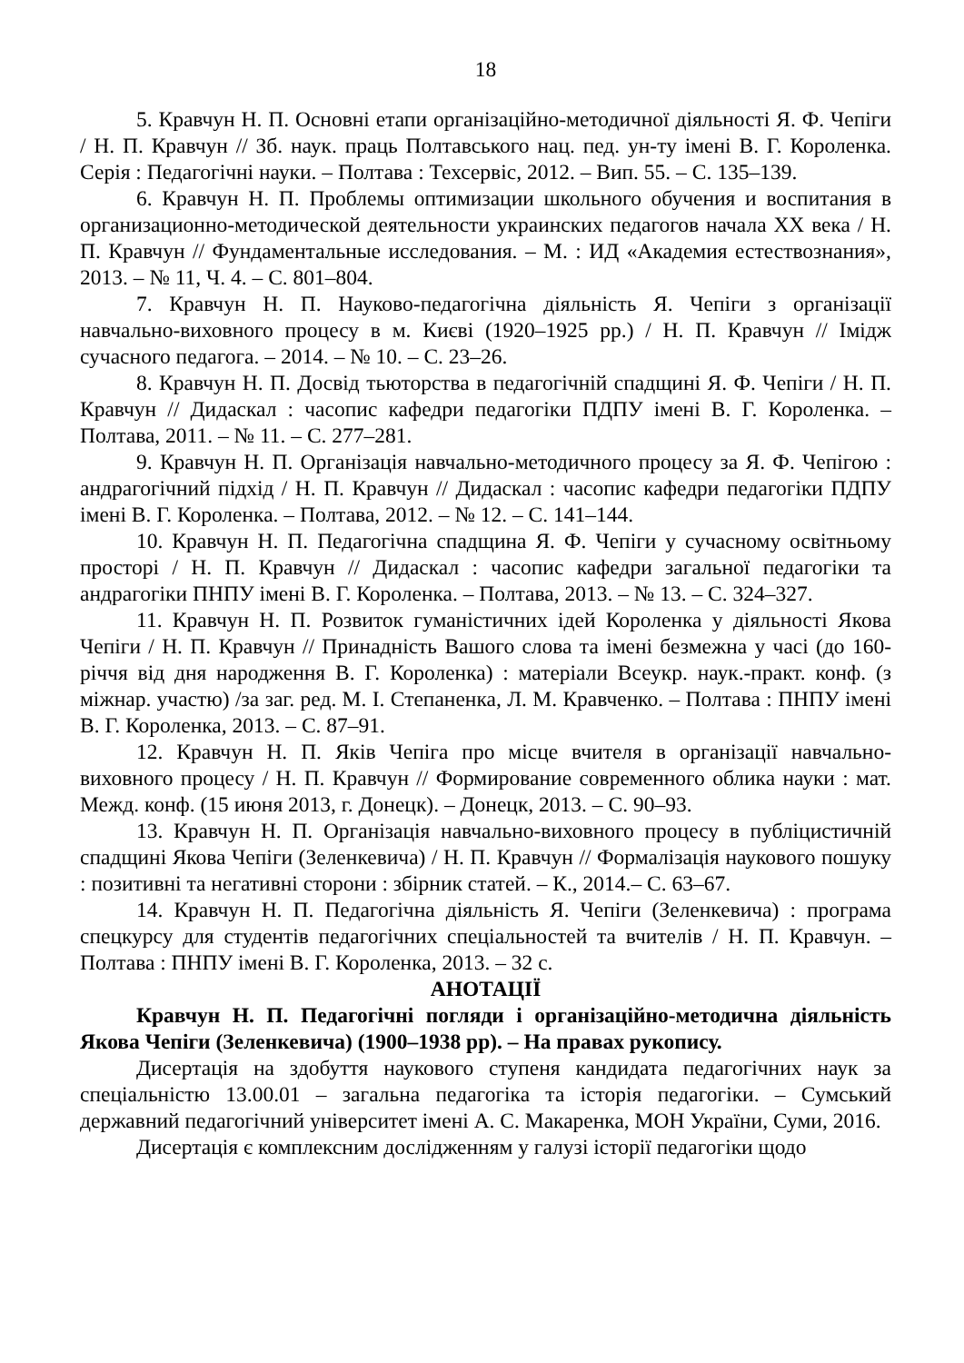18
5. Кравчун Н. П. Основні етапи організаційно-методичної діяльності Я. Ф. Чепіги / Н. П. Кравчун // Зб. наук. праць Полтавського нац. пед. ун-ту імені В. Г. Короленка. Серія : Педагогічні науки. – Полтава : Техсервіс, 2012. – Вип. 55. – С. 135–139.
6. Кравчун Н. П. Проблемы оптимизации школьного обучения и воспитания в организационно-методической деятельности украинских педагогов начала ХХ века / Н. П. Кравчун // Фундаментальные исследования. – М. : ИД «Академия естествознания», 2013. – № 11, Ч. 4. – С. 801–804.
7. Кравчун Н. П. Науково-педагогічна діяльність Я. Чепіги з організації навчально-виховного процесу в м. Києві (1920–1925 рр.) / Н. П. Кравчун // Імідж сучасного педагога. – 2014. – № 10. – С. 23–26.
8. Кравчун Н. П. Досвід тьюторства в педагогічній спадщині Я. Ф. Чепіги / Н. П. Кравчун // Дидаскал : часопис кафедри педагогіки ПДПУ імені В. Г. Короленка. – Полтава, 2011. – № 11. – С. 277–281.
9. Кравчун Н. П. Організація навчально-методичного процесу за Я. Ф. Чепігою : андрагогічний підхід / Н. П. Кравчун // Дидаскал : часопис кафедри педагогіки ПДПУ імені В. Г. Короленка. – Полтава, 2012. – № 12. – С. 141–144.
10. Кравчун Н. П. Педагогічна спадщина Я. Ф. Чепіги у сучасному освітньому просторі / Н. П. Кравчун // Дидаскал : часопис кафедри загальної педагогіки та андрагогіки ПНПУ імені В. Г. Короленка. – Полтава, 2013. – № 13. – С. 324–327.
11. Кравчун Н. П. Розвиток гуманістичних ідей Короленка у діяльності Якова Чепіги / Н. П. Кравчун // Принадність Вашого слова та імені безмежна у часі (до 160-річчя від дня народження В. Г. Короленка) : матеріали Всеукр. наук.-практ. конф. (з міжнар. участю) /за заг. ред. М. І. Степаненка, Л. М. Кравченко. – Полтава : ПНПУ імені В. Г. Короленка, 2013. – С. 87–91.
12. Кравчун Н. П. Яків Чепіга про місце вчителя в організації навчально-виховного процесу / Н. П. Кравчун // Формирование современного облика науки : мат. Межд. конф. (15 июня 2013, г. Донецк). – Донецк, 2013. – С. 90–93.
13. Кравчун Н. П. Організація навчально-виховного процесу в публіцистичній спадщині Якова Чепіги (Зеленкевича) / Н. П. Кравчун // Формалізація наукового пошуку : позитивні та негативні сторони : збірник статей. – К., 2014.– С. 63–67.
14. Кравчун Н. П. Педагогічна діяльність Я. Чепіги (Зеленкевича) : програма спецкурсу для студентів педагогічних спеціальностей та вчителів / Н. П. Кравчун. – Полтава : ПНПУ імені В. Г. Короленка, 2013. – 32 с.
АНОТАЦІЇ
Кравчун Н. П. Педагогічні погляди і організаційно-методична діяльність Якова Чепіги (Зеленкевича) (1900–1938 рр). – На правах рукопису.
Дисертація на здобуття наукового ступеня кандидата педагогічних наук за спеціальністю 13.00.01 – загальна педагогіка та історія педагогіки. – Сумський державний педагогічний університет імені А. С. Макаренка, МОН України, Суми, 2016.
Дисертація є комплексним дослідженням у галузі історії педагогіки щодо